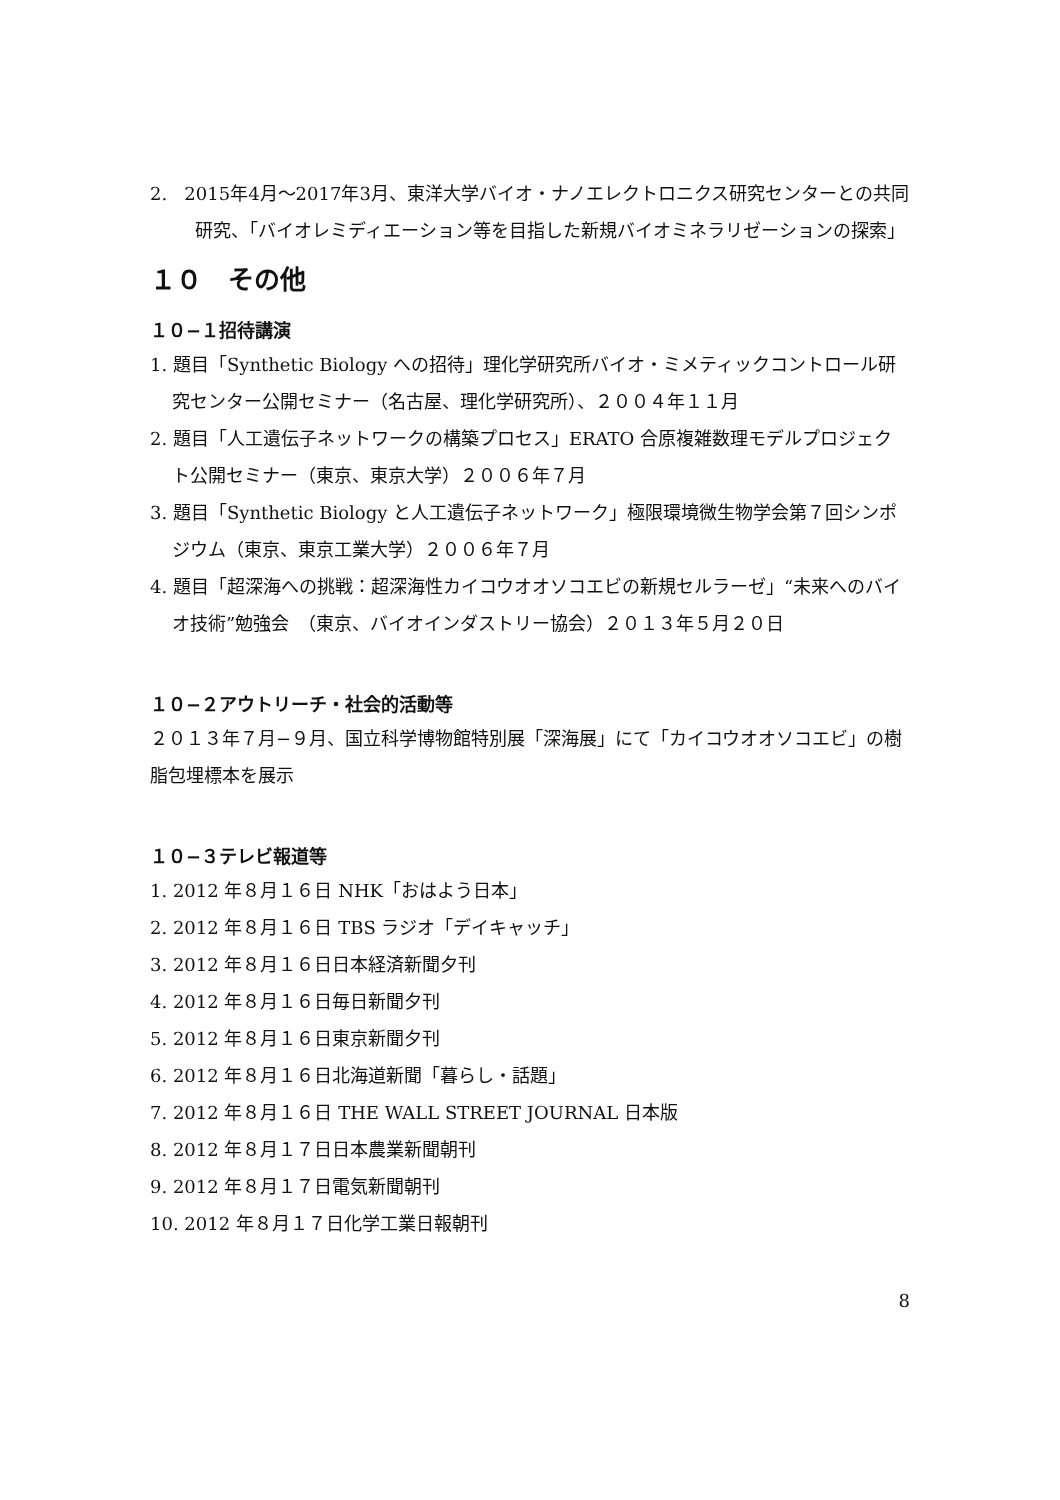2. 2015年4月〜2017年3月、東洋大学バイオ・ナノエレクトロニクス研究センターとの共同研究、「バイオレミディエーション等を目指した新規バイオミネラリゼーションの探索」
１０　その他
１０−１招待講演
1. 題目「Synthetic Biology への招待」理化学研究所バイオ・ミメティックコントロール研究センター公開セミナー（名古屋、理化学研究所）、２００４年１１月
2. 題目「人工遺伝子ネットワークの構築プロセス」ERATO 合原複雑数理モデルプロジェクト公開セミナー（東京、東京大学）２００６年７月
3. 題目「Synthetic Biology と人工遺伝子ネットワーク」極限環境微生物学会第７回シンポジウム（東京、東京工業大学）２００６年７月
4. 題目「超深海への挑戦：超深海性カイコウオオソコエビの新規セルラーゼ」“未来へのバイオ技術”勉強会　（東京、バイオインダストリー協会）２０１３年５月２０日
１０−２アウトリーチ・社会的活動等
２０１３年７月−９月、国立科学博物館特別展「深海展」にて「カイコウオオソコエビ」の樹脂包埋標本を展示
１０−３テレビ報道等
1. 2012 年８月１６日 NHK「おはよう日本」
2. 2012 年８月１６日 TBS ラジオ「デイキャッチ」
3. 2012 年８月１６日日本経済新聞夕刊
4. 2012 年８月１６日毎日新聞夕刊
5. 2012 年８月１６日東京新聞夕刊
6. 2012 年８月１６日北海道新聞「暮らし・話題」
7. 2012 年８月１６日 THE WALL STREET JOURNAL 日本版
8. 2012 年８月１７日日本農業新聞朝刊
9. 2012 年８月１７日電気新聞朝刊
10. 2012 年８月１７日化学工業日報朝刊
8